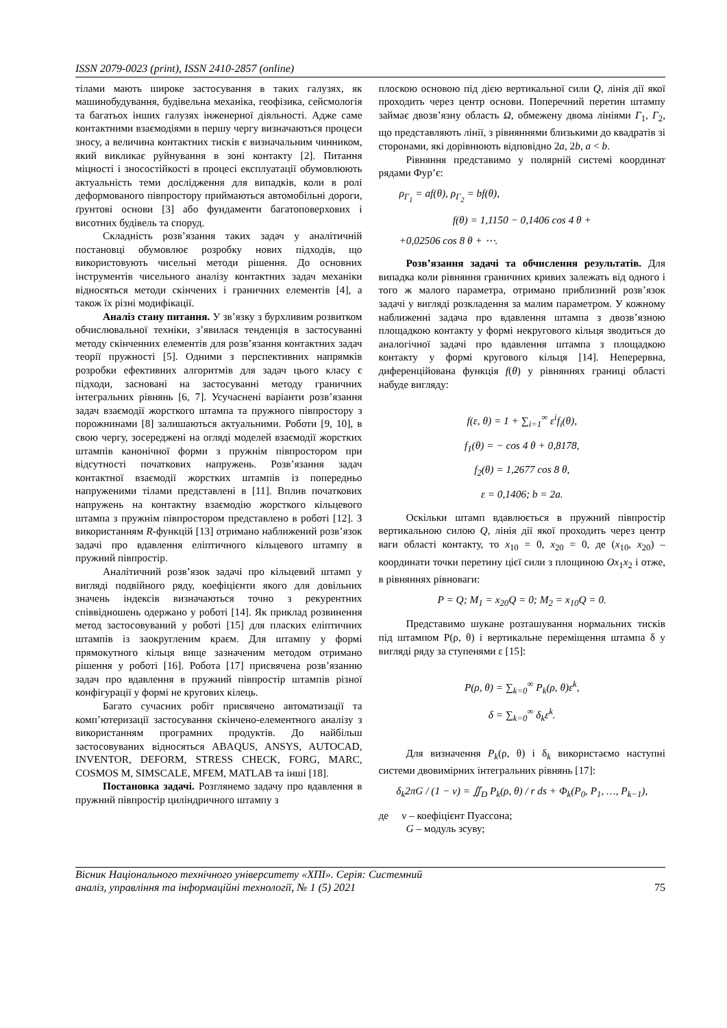ISSN 2079-0023 (print), ISSN 2410-2857 (online)
тілами мають широке застосування в таких галузях, як машинобудування, будівельна механіка, геофізика, сейсмологія та багатьох інших галузях інженерної діяльності. Адже саме контактними взаємодіями в першу чергу визначаються процеси зносу, а величина контактних тисків є визначальним чинником, який викликає руйнування в зоні контакту [2]. Питання міцності і зносостійкості в процесі експлуатації обумовлюють актуальність теми дослідження для випадків, коли в ролі деформованого півпростору приймаються автомобільні дороги, ґрунтові основи [3] або фундаменти багатоповерхових і висотних будівель та споруд.
Складність розв’язання таких задач у аналітичній постановці обумовлює розробку нових підходів, що використовують чисельні методи рішення. До основних інструментів чисельного аналізу контактних задач механіки відносяться методи скінчених і граничних елементів [4], а також їх різні модифікації.
Аналіз стану питання. У зв’язку з бурхливим розвитком обчислювальної техніки, з’явилася тенденція в застосуванні методу скінченних елементів для розв’язання контактних задач теорії пружності [5]. Одними з перспективних напрямків розробки ефективних алгоритмів для задач цього класу є підходи, засновані на застосуванні методу граничних інтегральних рівнянь [6, 7]. Усучаснені варіанти розв’язання задач взаємодії жорсткого штампа та пружного півпростору з порожнинами [8] залишаються актуальними. Роботи [9, 10], в свою чергу, зосереджені на огляді моделей взаємодії жорстких штампів канонічної форми з пружнім півпростором при відсутності початкових напружень. Розв’язання задач контактної взаємодії жорстких штампів із попередньо напруженими тілами представлені в [11]. Вплив початкових напружень на контактну взаємодію жорсткого кільцевого штампа з пружнім півпростором представлено в роботі [12]. З використанням R-функцій [13] отримано наближений розв’язок задачі про вдавлення еліптичного кільцевого штампу в пружний півпростір.
Аналітичний розв’язок задачі про кільцевий штамп у вигляді подвійного ряду, коефіцієнти якого для довільних значень індексів визначаються точно з рекурентних співвідношень одержано у роботі [14]. Як приклад розвинення метод застосовуваний у роботі [15] для пласких еліптичних штампів із заокругленим краєм. Для штампу у формі прямокутного кільця вище зазначеним методом отримано рішення у роботі [16]. Робота [17] присвячена розв’язанню задач про вдавлення в пружний півпростір штампів різної конфігурації у формі не кругових кілець.
Багато сучасних робіт присвячено автоматизації та комп’ютеризації застосування скінчено-елементного аналізу з використанням програмних продуктів. До найбільш застосовуваних відносяться ABAQUS, ANSYS, AUTOCAD, INVENTOR, DEFORM, STRESS CHECK, FORG, MARC, COSMOS M, SIMSCALE, MFEM, MATLAB та інші [18].
Постановка задачі. Розглянемо задачу про вдавлення в пружний півпростір циліндричного штампу з
плоскою основою під дією вертикальної сили Q, лінія дії якої проходить через центр основи. Поперечний перетин штампу займає двозв’язну область Ω, обмежену двома лініями Γ<sub>1</sub>, Γ<sub>2</sub>, що представляють лінії, з рівняннями близькими до квадратів зі сторонами, які дорівнюють відповідно 2a, 2b, a < b.
Рівняння представимо у полярній системі координат рядами Фур’є:
ρ<sub>Γ<sub>1</sub></sub> = af(θ), ρ<sub>Γ<sub>2</sub></sub> = bf(θ),
f(θ) = 1,1150 − 0,1406 cos 4 θ +
+0,02506 cos 8 θ + ⋯.
Розв’язання задачі та обчислення результатів. Для випадка коли рівняння граничних кривих залежать від одного і того ж малого параметра, отримано приблизний розв’язок задачі у вигляді розкладення за малим параметром. У кожному наближенні задача про вдавлення штампа з двозв’язною площадкою контакту у формі некругового кільця зводиться до аналогічної задачі про вдавлення штампа з площадкою контакту у формі кругового кільця [14]. Неперервна, диференційована функція f(θ) у рівняннях границі області набуде вигляду:
f(ε, θ) = 1 + ∑<sub>i=1</sub><sup>∞</sup> ε<sup>i</sup>f<sub>i</sub>(θ),
f<sub>1</sub>(θ) = − cos 4 θ + 0,8178,
f<sub>2</sub>(θ) = 1,2677 cos 8 θ,
ε = 0,1406; b = 2a.
Оскільки штамп вдавлюється в пружний півпростір вертикальною силою Q, лінія дії якої проходить через центр ваги області контакту, то x<sub>10</sub> = 0, x<sub>20</sub> = 0, де (x<sub>10</sub>, x<sub>20</sub>) – координати точки перетину цієї сили з площиною Ox<sub>1</sub>x<sub>2</sub> і отже, в рівняннях рівноваги:
P = Q; M<sub>1</sub> = x<sub>20</sub>Q = 0; M<sub>2</sub> = x<sub>10</sub>Q = 0.
Представимо шукане розташування нормальних тисків під штампом P(ρ, θ) і вертикальне переміщення штампа δ у вигляді ряду за ступенями ε [15]:
P(ρ, θ) = ∑<sub>k=0</sub><sup>∞</sup> P<sub>k</sub>(ρ, θ)ε<sup>k</sup>,
δ = ∑<sub>k=0</sub><sup>∞</sup> δ<sub>k</sub>ε<sup>k</sup>.
Для визначення P<sub>k</sub>(ρ, θ) і δ<sub>k</sub> використаємо наступні системи двовимірних інтегральних рівнянь [17]:
δ<sub>k</sub>2πG / (1 − ν) = ∬<sub>D</sub> P<sub>k</sub>(ρ, θ) / r ds + Φ<sub>k</sub>(P<sub>0</sub>, P<sub>1</sub>, …, P<sub>k−1</sub>),
де ν – коефіцієнт Пуассона;
G – модуль зсуву;
Вісник Національного технічного університету «ХПІ». Серія: Системний
аналіз, управління та інформаційні технології, № 1 (5) 2021
75